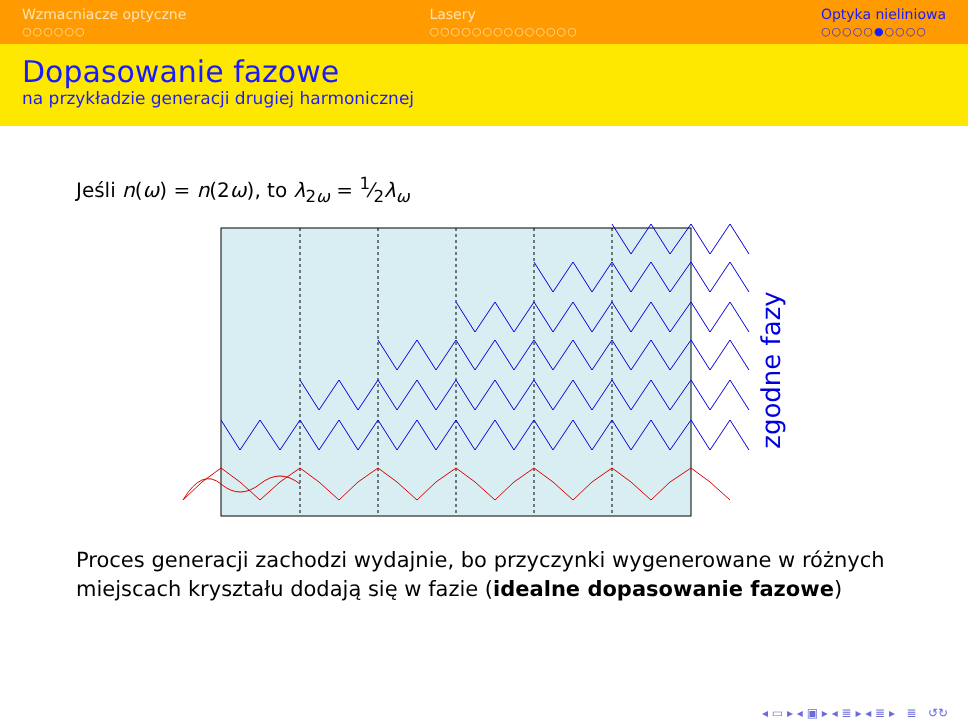Wzmacniacze optyczne
○○○○○○
Lasery
○○○○○○○○○○○○○○
Optyka nieliniowa
○○○○○●○○○○
Dopasowanie fazowe
na przykładzie generacji drugiej harmonicznej
Jeśli n(ω) = n(2ω), to λ<sub>2ω</sub> = 1⁄2λ<sub>ω</sub>
zgodne fazy
Proces generacji zachodzi wydajnie, bo przyczynki wygenerowane w różnych miejscach kryształu dodają się w fazie (idealne dopasowanie fazowe)
◂ ▭ ▸ ◂ ▣ ▸ ◂ ≣ ▸ ◂ ≣ ▸ ≣ ↺↻